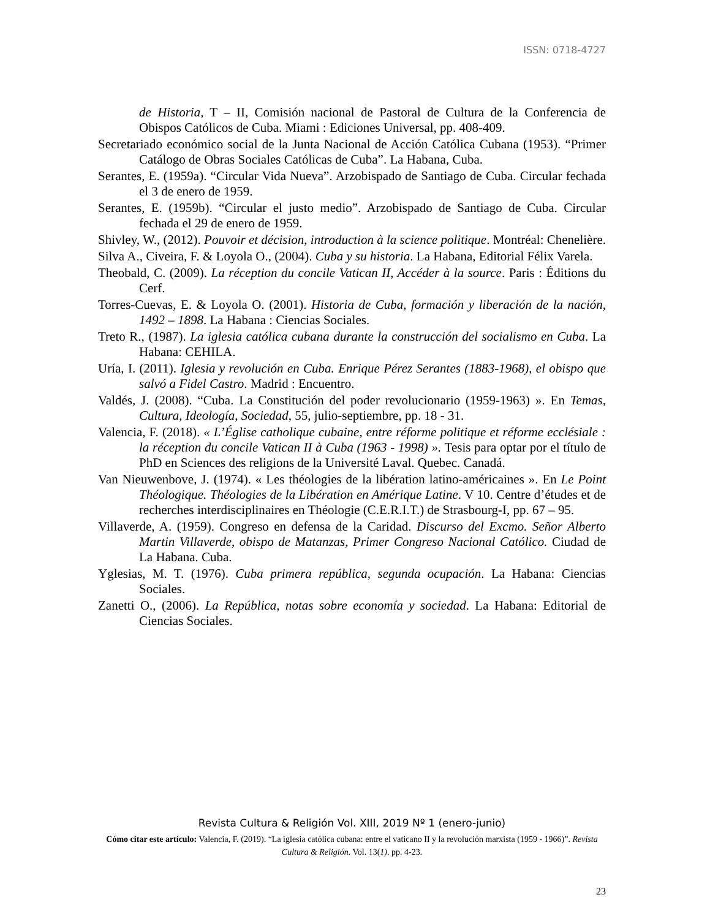ISSN: 0718-4727
de Historia, T – II, Comisión nacional de Pastoral de Cultura de la Conferencia de Obispos Católicos de Cuba. Miami : Ediciones Universal, pp. 408-409.
Secretariado económico social de la Junta Nacional de Acción Católica Cubana (1953). “Primer Catálogo de Obras Sociales Católicas de Cuba”. La Habana, Cuba.
Serantes, E. (1959a). “Circular Vida Nueva”. Arzobispado de Santiago de Cuba. Circular fechada el 3 de enero de 1959.
Serantes, E. (1959b). “Circular el justo medio”. Arzobispado de Santiago de Cuba. Circular fechada el 29 de enero de 1959.
Shivley, W., (2012). Pouvoir et décision, introduction à la science politique. Montréal: Chenelière.
Silva A., Civeira, F. & Loyola O., (2004). Cuba y su historia. La Habana, Editorial Félix Varela.
Theobald, C. (2009). La réception du concile Vatican II, Accéder à la source. Paris : Éditions du Cerf.
Torres-Cuevas, E. & Loyola O. (2001). Historia de Cuba, formación y liberación de la nación, 1492 – 1898. La Habana : Ciencias Sociales.
Treto R., (1987). La iglesia católica cubana durante la construcción del socialismo en Cuba. La Habana: CEHILA.
Uría, I. (2011). Iglesia y revolución en Cuba. Enrique Pérez Serantes (1883-1968), el obispo que salvó a Fidel Castro. Madrid : Encuentro.
Valdés, J. (2008). “Cuba. La Constitución del poder revolucionario (1959-1963) ». En Temas, Cultura, Ideología, Sociedad, 55, julio-septiembre, pp. 18 - 31.
Valencia, F. (2018). « L’Église catholique cubaine, entre réforme politique et réforme ecclésiale : la réception du concile Vatican II à Cuba (1963 - 1998) ». Tesis para optar por el título de PhD en Sciences des religions de la Université Laval. Quebec. Canadá.
Van Nieuwenbove, J. (1974). « Les théologies de la libération latino-américaines ». En Le Point Théologique. Théologies de la Libération en Amérique Latine. V 10. Centre d’études et de recherches interdisciplinaires en Théologie (C.E.R.I.T.) de Strasbourg-I, pp. 67 – 95.
Villaverde, A. (1959). Congreso en defensa de la Caridad. Discurso del Excmo. Señor Alberto Martin Villaverde, obispo de Matanzas, Primer Congreso Nacional Católico. Ciudad de La Habana. Cuba.
Yglesias, M. T. (1976). Cuba primera república, segunda ocupación. La Habana: Ciencias Sociales.
Zanetti O., (2006). La República, notas sobre economía y sociedad. La Habana: Editorial de Ciencias Sociales.
Revista Cultura & Religión Vol. XIII, 2019 Nº 1 (enero-junio)
Cómo citar este artículo: Valencia, F. (2019). “La iglesia católica cubana: entre el vaticano II y la revolución marxista (1959 - 1966)”. Revista Cultura & Religión. Vol. 13(1). pp. 4-23.
23